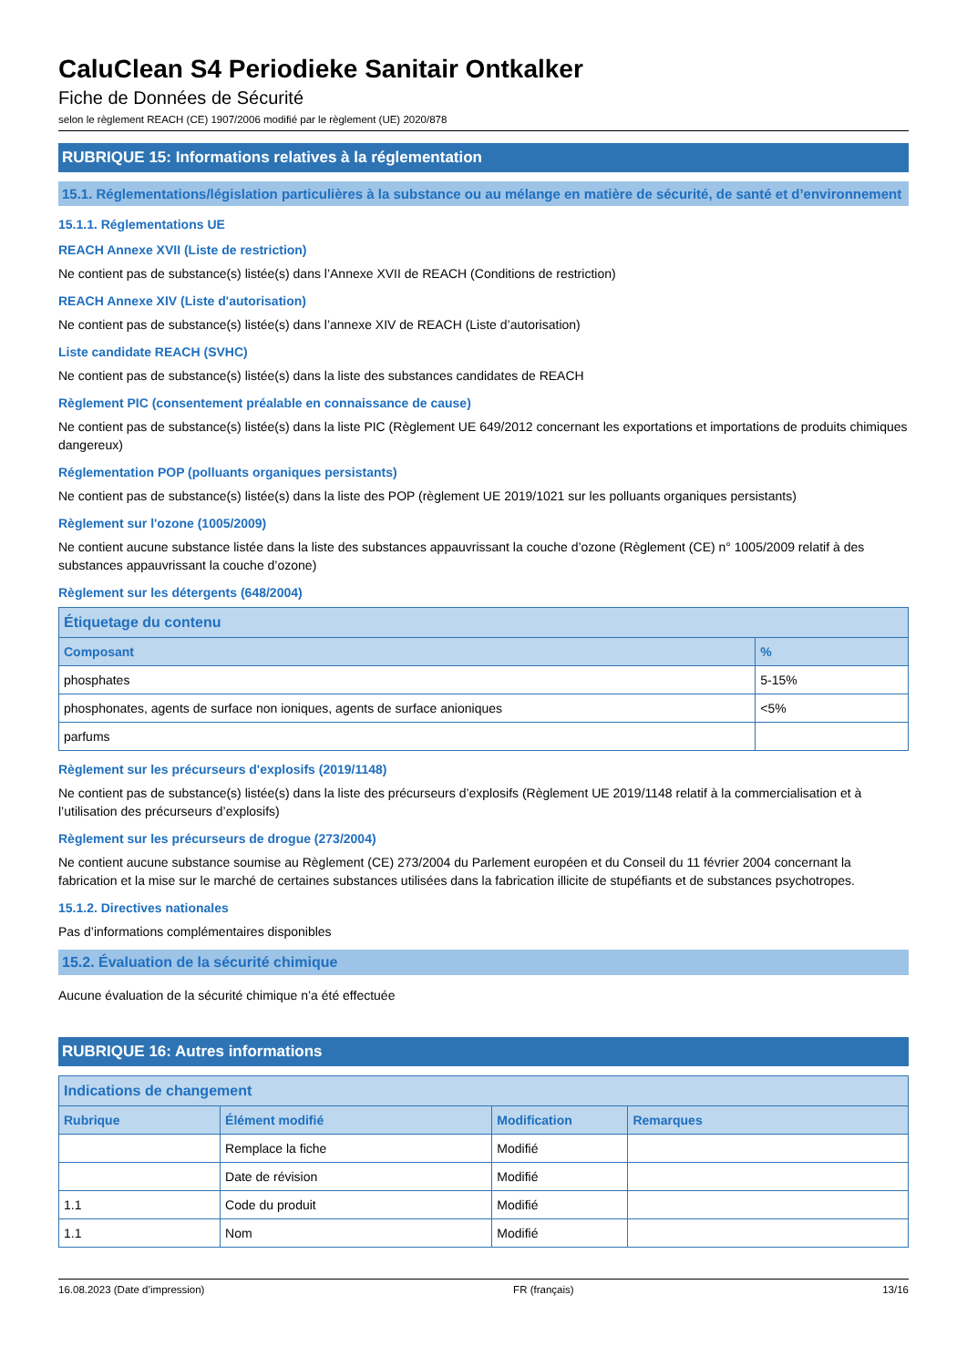CaluClean S4 Periodieke Sanitair Ontkalker
Fiche de Données de Sécurité
selon le règlement REACH (CE) 1907/2006 modifié par le règlement (UE) 2020/878
RUBRIQUE 15: Informations relatives à la réglementation
15.1. Réglementations/législation particulières à la substance ou au mélange en matière de sécurité, de santé et d’environnement
15.1.1. Réglementations UE
REACH Annexe XVII (Liste de restriction)
Ne contient pas de substance(s) listée(s) dans l’Annexe XVII de REACH (Conditions de restriction)
REACH Annexe XIV (Liste d'autorisation)
Ne contient pas de substance(s) listée(s) dans l’annexe XIV de REACH (Liste d’autorisation)
Liste candidate REACH (SVHC)
Ne contient pas de substance(s) listée(s) dans la liste des substances candidates de REACH
Règlement PIC (consentement préalable en connaissance de cause)
Ne contient pas de substance(s) listée(s) dans la liste PIC (Règlement UE 649/2012 concernant les exportations et importations de produits chimiques dangereux)
Réglementation POP (polluants organiques persistants)
Ne contient pas de substance(s) listée(s) dans la liste des POP (règlement UE 2019/1021 sur les polluants organiques persistants)
Règlement sur l'ozone (1005/2009)
Ne contient aucune substance listée dans la liste des substances appauvrissant la couche d’ozone (Règlement (CE) n° 1005/2009 relatif à des substances appauvrissant la couche d’ozone)
Règlement sur les détergents (648/2004)
| Étiquetage du contenu | |
| --- | --- |
| Composant | % |
| phosphates | 5-15% |
| phosphonates, agents de surface non ioniques, agents de surface anioniques | <5% |
| parfums | |
Règlement sur les précurseurs d'explosifs (2019/1148)
Ne contient pas de substance(s) listée(s) dans la liste des précurseurs d’explosifs (Règlement UE 2019/1148 relatif à la commercialisation et à l’utilisation des précurseurs d’explosifs)
Règlement sur les précurseurs de drogue (273/2004)
Ne contient aucune substance soumise au Règlement (CE) 273/2004 du Parlement européen et du Conseil du 11 février 2004 concernant la fabrication et la mise sur le marché de certaines substances utilisées dans la fabrication illicite de stupéfiants et de substances psychotropes.
15.1.2. Directives nationales
Pas d’informations complémentaires disponibles
15.2. Évaluation de la sécurité chimique
Aucune évaluation de la sécurité chimique n’a été effectuée
RUBRIQUE 16: Autres informations
| Indications de changement | | | |
| --- | --- | --- | --- |
| Rubrique | Élément modifié | Modification | Remarques |
| | Remplace la fiche | Modifié | |
| | Date de révision | Modifié | |
| 1.1 | Code du produit | Modifié | |
| 1.1 | Nom | Modifié | |
16.08.2023 (Date d’impression) FR (français) 13/16